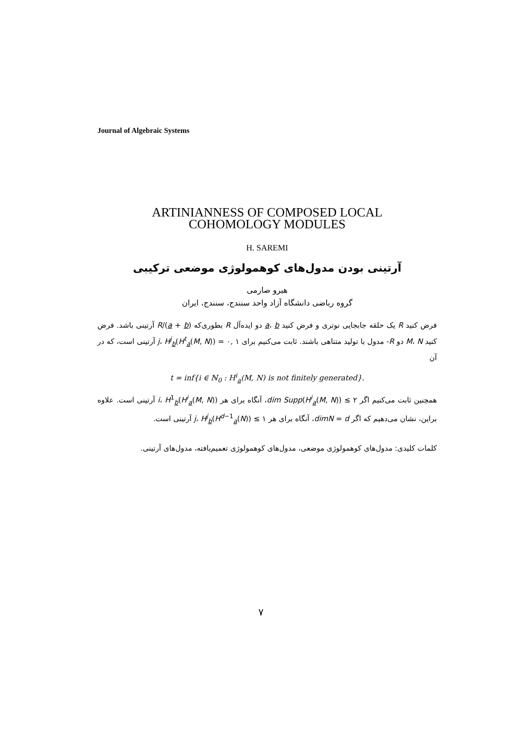Journal of Algebraic Systems
ARTINIANNESS OF COMPOSED LOCAL
COHOMOLOGY MODULES
H. SAREMI
آرتینی بودن مدول‌های کوهمولوژی موضعی ترکیبی
هیرو صارمی
گروه ریاضی دانشگاه آزاد واحد سنندج، سنندج، ایران
فرض کنید R یک حلقه جابجایی نوتری و فرض کنید a، b دو ایده‌آل R بطوری‌که R/(a + b) آرتینی باشد. فرض کنید M، N دو R- مدول با تولید متناهی باشند. ثابت می‌کنیم برای ۱ ,۰ = j، H<sup>j</sup><sub>b</sub>(H<sup>t</sup><sub>a</sub>(M, N)) آرتینی است، که در آن
t = inf{i ∈ ℕ<sub>0</sub> : H<sup>i</sup><sub>a</sub>(M, N) is not finitely generated}.
همچنین ثابت می‌کنیم اگر ۲ ≥ dim Supp(H<sup>i</sup><sub>a</sub>(M, N))، آنگاه برای هر i، H<sup>1</sup><sub>b</sub>(H<sup>i</sup><sub>a</sub>(M, N)) آرتینی است. علاوه براین، نشان می‌دهیم که اگر dimN = d، آنگاه برای هر ۱ ≥ j، H<sup>j</sup><sub>b</sub>(H<sup>d−1</sup><sub>a</sub>(N)) آرتینی است.
کلمات کلیدی: مدول‌های کوهمولوژی موضعی، مدول‌های کوهمولوژی تعمیم‌یافته، مدول‌های آرتینی.
۷